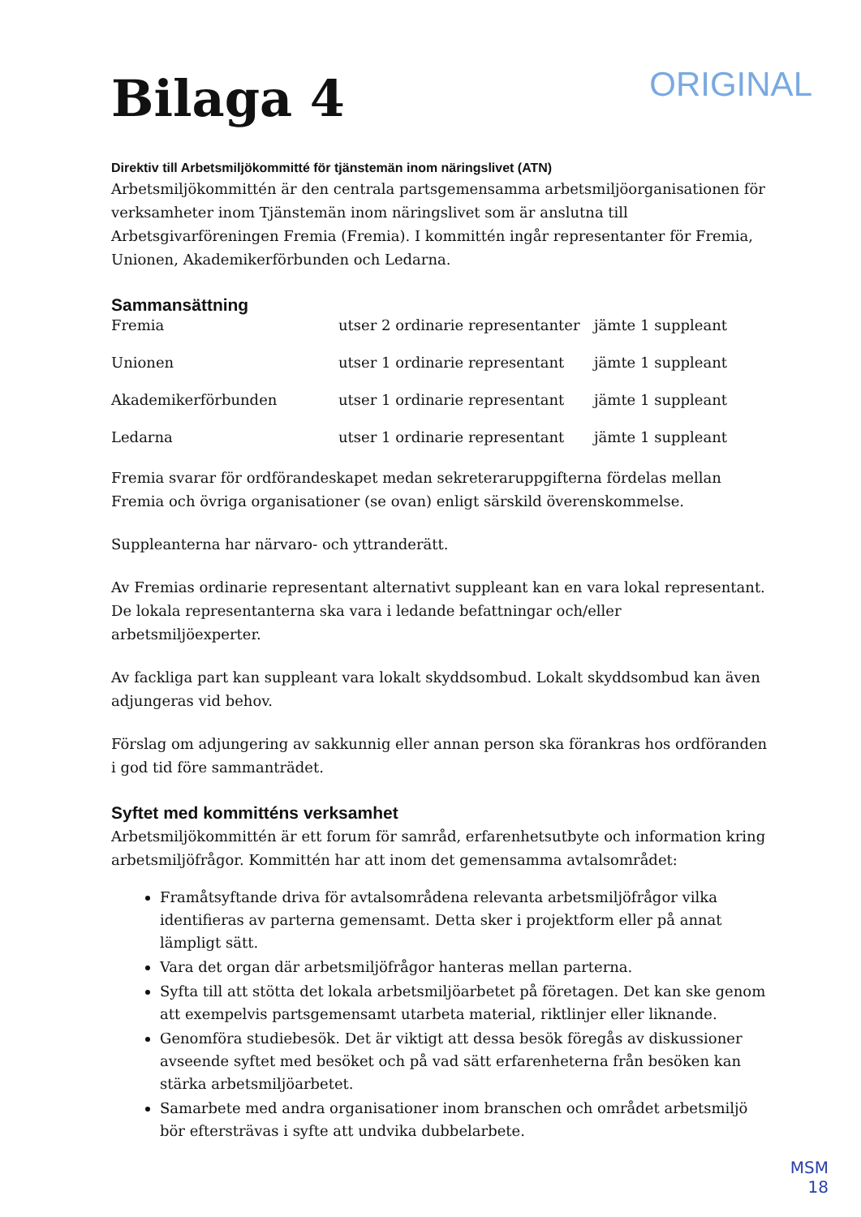Bilaga 4
ORIGINAL
Direktiv till Arbetsmiljökommitté för tjänstemän inom näringslivet (ATN)
Arbetsmiljökommittén är den centrala partsgemensamma arbetsmiljöorganisationen för verksamheter inom Tjänstemän inom näringslivet som är anslutna till Arbetsgivarföreningen Fremia (Fremia). I kommittén ingår representanter för Fremia, Unionen, Akademikerförbunden och Ledarna.
Sammansättning
| Fremia | utser 2 ordinarie representanter | jämte 1 suppleant |
| Unionen | utser 1 ordinarie representant | jämte 1 suppleant |
| Akademikerförbunden | utser 1 ordinarie representant | jämte 1 suppleant |
| Ledarna | utser 1 ordinarie representant | jämte 1 suppleant |
Fremia svarar för ordförandeskapet medan sekreteraruppgifterna fördelas mellan Fremia och övriga organisationer (se ovan) enligt särskild överenskommelse.
Suppleanterna har närvaro- och yttranderätt.
Av Fremias ordinarie representant alternativt suppleant kan en vara lokal representant. De lokala representanterna ska vara i ledande befattningar och/eller arbetsmiljöexperter.
Av fackliga part kan suppleant vara lokalt skyddsombud. Lokalt skyddsombud kan även adjungeras vid behov.
Förslag om adjungering av sakkunnig eller annan person ska förankras hos ordföranden i god tid före sammanträdet.
Syftet med kommitténs verksamhet
Arbetsmiljökommittén är ett forum för samråd, erfarenhetsutbyte och information kring arbetsmiljöfrågor. Kommittén har att inom det gemensamma avtalsområdet:
Framåtsyftande driva för avtalsområdena relevanta arbetsmiljöfrågor vilka identifieras av parterna gemensamt. Detta sker i projektform eller på annat lämpligt sätt.
Vara det organ där arbetsmiljöfrågor hanteras mellan parterna.
Syfta till att stötta det lokala arbetsmiljöarbetet på företagen. Det kan ske genom att exempelvis partsgemensamt utarbeta material, riktlinjer eller liknande.
Genomföra studiebesök. Det är viktigt att dessa besök föregås av diskussioner avseende syftet med besöket och på vad sätt erfarenheterna från besöken kan stärka arbetsmiljöarbetet.
Samarbete med andra organisationer inom branschen och området arbetsmiljö bör eftersträvas i syfte att undvika dubbelarbete.
MSM
18